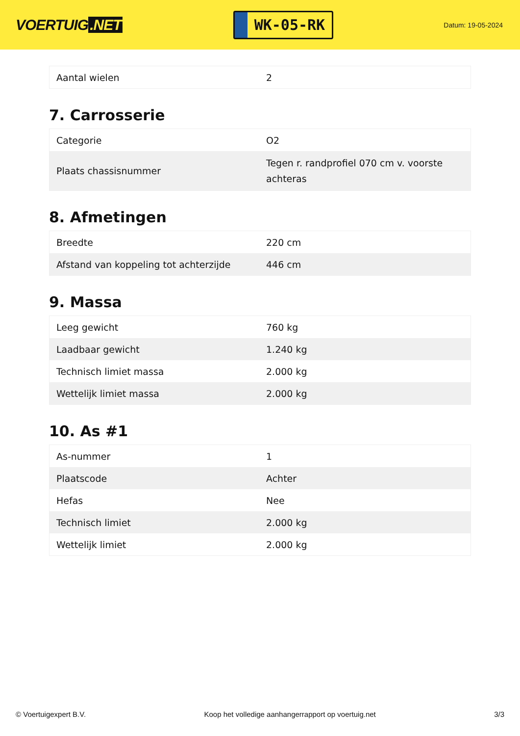VOERTUIG.NET
WK-05-RK
Datum: 19-05-2024
| Aantal wielen | 2 |
7. Carrosserie
| Categorie | O2 |
| Plaats chassisnummer | Tegen r. randprofiel 070 cm v. voorste achteras |
8. Afmetingen
| Breedte | 220 cm |
| Afstand van koppeling tot achterzijde | 446 cm |
9. Massa
| Leeg gewicht | 760 kg |
| Laadbaar gewicht | 1.240 kg |
| Technisch limiet massa | 2.000 kg |
| Wettelijk limiet massa | 2.000 kg |
10. As #1
| As-nummer | 1 |
| Plaatscode | Achter |
| Hefas | Nee |
| Technisch limiet | 2.000 kg |
| Wettelijk limiet | 2.000 kg |
© Voertuigexpert B.V. Koop het volledige aanhangerrapport op voertuig.net 3/3